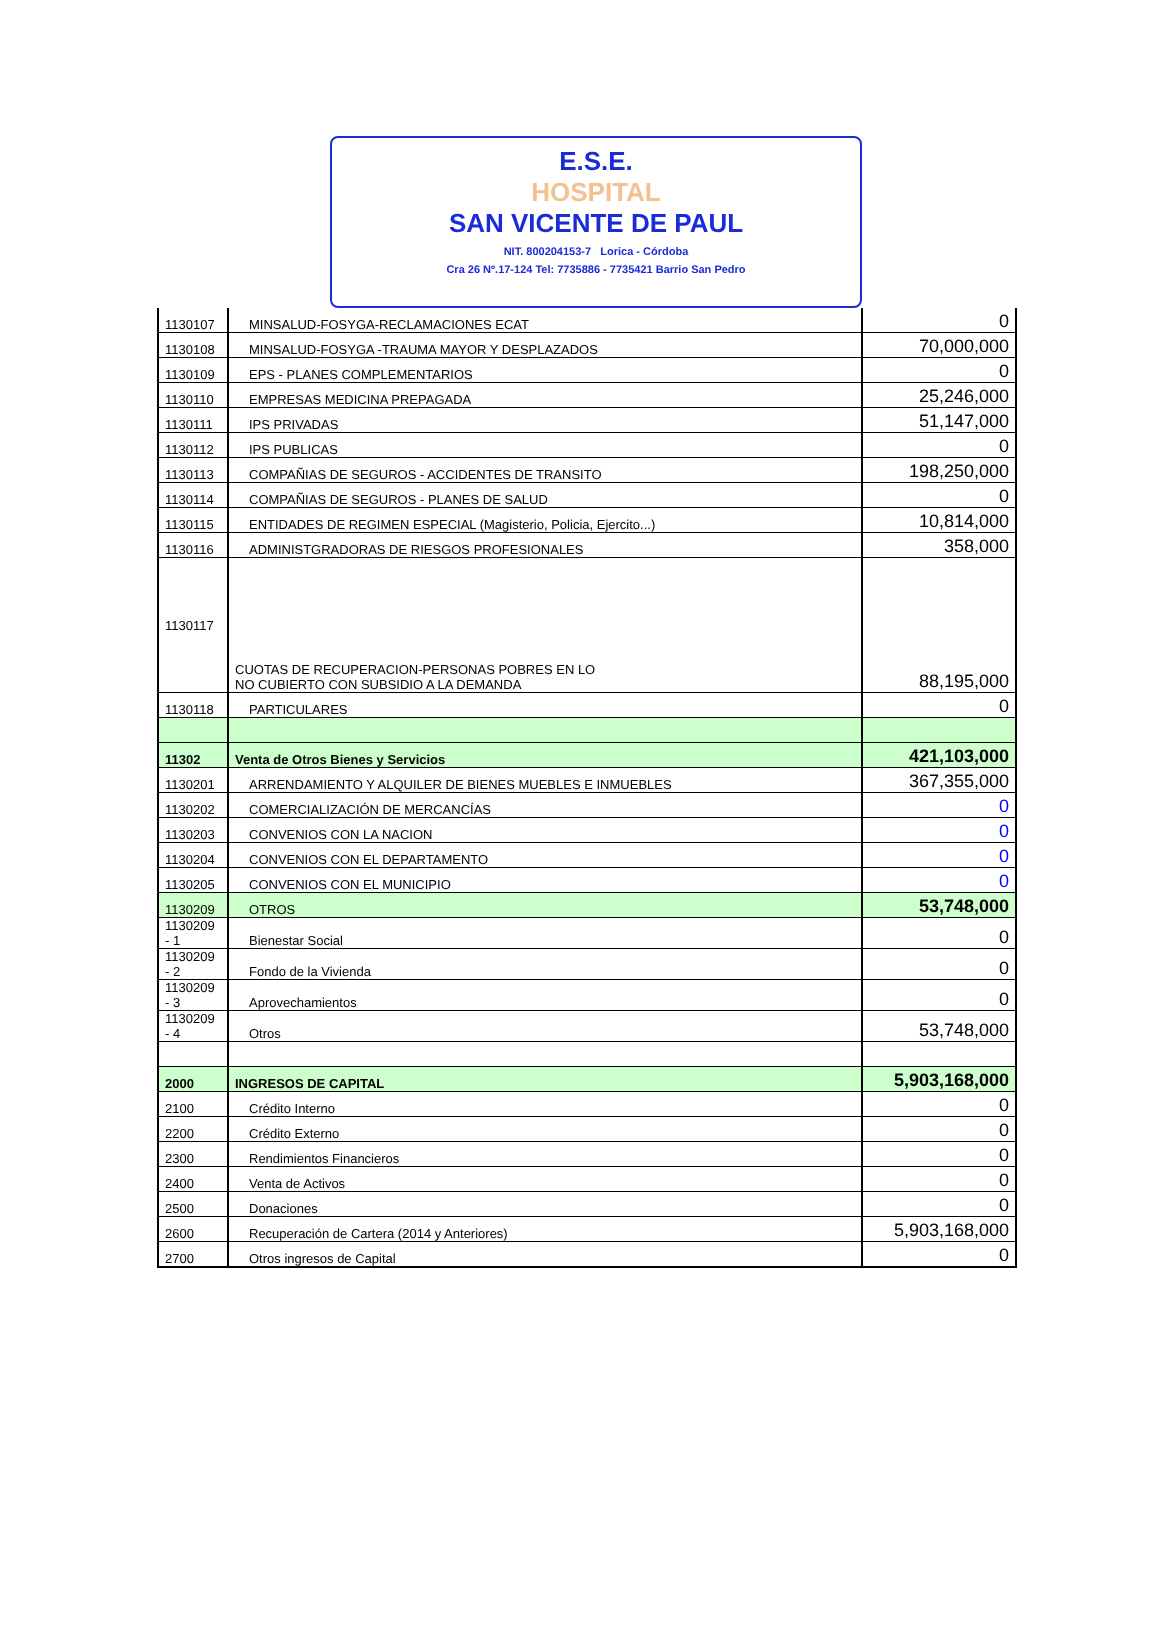E.S.E.
HOSPITAL
SAN VICENTE DE PAUL
NIT. 800204153-7 Lorica - Córdoba
Cra 26 Nº.17-124 Tel: 7735886 - 7735421 Barrio San Pedro
| 1130107 | MINSALUD-FOSYGA-RECLAMACIONES ECAT | 0 |
| 1130108 | MINSALUD-FOSYGA -TRAUMA MAYOR Y DESPLAZADOS | 70,000,000 |
| 1130109 | EPS - PLANES COMPLEMENTARIOS | 0 |
| 1130110 | EMPRESAS MEDICINA PREPAGADA | 25,246,000 |
| 1130111 | IPS PRIVADAS | 51,147,000 |
| 1130112 | IPS PUBLICAS | 0 |
| 1130113 | COMPAÑIAS DE SEGUROS - ACCIDENTES DE TRANSITO | 198,250,000 |
| 1130114 | COMPAÑIAS DE SEGUROS - PLANES DE SALUD | 0 |
| 1130115 | ENTIDADES DE REGIMEN ESPECIAL (Magisterio, Policia, Ejercito...) | 10,814,000 |
| 1130116 | ADMINISTGRADORAS DE RIESGOS PROFESIONALES | 358,000 |
| 1130117 | CUOTAS DE RECUPERACION-PERSONAS POBRES EN LO NO CUBIERTO CON SUBSIDIO A LA DEMANDA | 88,195,000 |
| 1130118 | PARTICULARES | 0 |
| 11302 | Venta de Otros Bienes y Servicios | 421,103,000 |
| 1130201 | ARRENDAMIENTO Y ALQUILER DE BIENES MUEBLES E INMUEBLES | 367,355,000 |
| 1130202 | COMERCIALIZACIÓN DE MERCANCÍAS | 0 |
| 1130203 | CONVENIOS CON LA NACION | 0 |
| 1130204 | CONVENIOS CON EL DEPARTAMENTO | 0 |
| 1130205 | CONVENIOS CON EL MUNICIPIO | 0 |
| 1130209 | OTROS | 53,748,000 |
| 1130209 - 1 | Bienestar Social | 0 |
| 1130209 - 2 | Fondo de la Vivienda | 0 |
| 1130209 - 3 | Aprovechamientos | 0 |
| 1130209 - 4 | Otros | 53,748,000 |
| 2000 | INGRESOS DE CAPITAL | 5,903,168,000 |
| 2100 | Crédito Interno | 0 |
| 2200 | Crédito Externo | 0 |
| 2300 | Rendimientos Financieros | 0 |
| 2400 | Venta de Activos | 0 |
| 2500 | Donaciones | 0 |
| 2600 | Recuperación de Cartera (2014 y Anteriores) | 5,903,168,000 |
| 2700 | Otros ingresos de Capital | 0 |